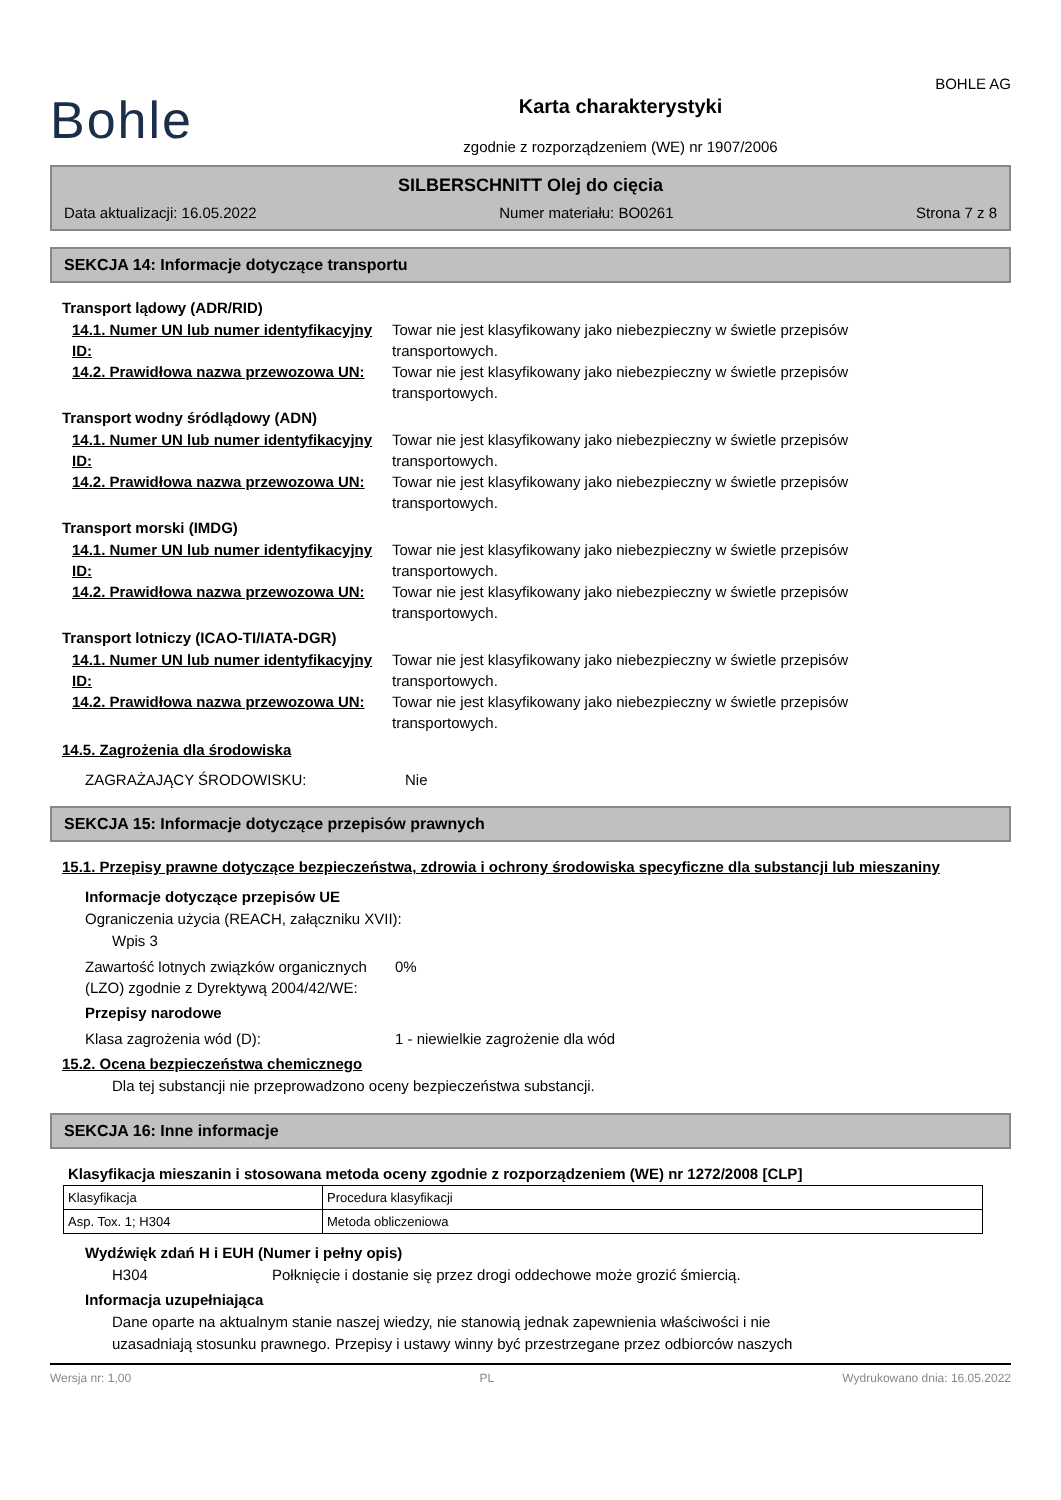Bohle
Karta charakterystyki
zgodnie z rozporządzeniem (WE) nr 1907/2006
BOHLE AG
SILBERSCHNITT Olej do cięcia
Data aktualizacji: 16.05.2022 Numer materiału: BO0261 Strona 7 z 8
SEKCJA 14: Informacje dotyczące transportu
Transport lądowy (ADR/RID)
14.1. Numer UN lub numer identyfikacyjny ID:
Towar nie jest klasyfikowany jako niebezpieczny w świetle przepisów
transportowych.
14.2. Prawidłowa nazwa przewozowa UN:
Towar nie jest klasyfikowany jako niebezpieczny w świetle przepisów
transportowych.
Transport wodny śródlądowy (ADN)
14.1. Numer UN lub numer identyfikacyjny ID:
Towar nie jest klasyfikowany jako niebezpieczny w świetle przepisów
transportowych.
14.2. Prawidłowa nazwa przewozowa UN:
Towar nie jest klasyfikowany jako niebezpieczny w świetle przepisów
transportowych.
Transport morski (IMDG)
14.1. Numer UN lub numer identyfikacyjny ID:
Towar nie jest klasyfikowany jako niebezpieczny w świetle przepisów
transportowych.
14.2. Prawidłowa nazwa przewozowa UN:
Towar nie jest klasyfikowany jako niebezpieczny w świetle przepisów
transportowych.
Transport lotniczy (ICAO-TI/IATA-DGR)
14.1. Numer UN lub numer identyfikacyjny ID:
Towar nie jest klasyfikowany jako niebezpieczny w świetle przepisów
transportowych.
14.2. Prawidłowa nazwa przewozowa UN:
Towar nie jest klasyfikowany jako niebezpieczny w świetle przepisów
transportowych.
14.5. Zagrożenia dla środowiska
ZAGRAŻAJĄCY ŚRODOWISKU: Nie
SEKCJA 15: Informacje dotyczące przepisów prawnych
15.1. Przepisy prawne dotyczące bezpieczeństwa, zdrowia i ochrony środowiska specyficzne dla substancji lub mieszaniny
Informacje dotyczące przepisów UE
Ograniczenia użycia (REACH, załączniku XVII):
Wpis 3
Zawartość lotnych związków organicznych (LZO) zgodnie z Dyrektywą 2004/42/WE:
0%
Przepisy narodowe
Klasa zagrożenia wód (D): 1 - niewielkie zagrożenie dla wód
15.2. Ocena bezpieczeństwa chemicznego
Dla tej substancji nie przeprowadzono oceny bezpieczeństwa substancji.
SEKCJA 16: Inne informacje
Klasyfikacja mieszanin i stosowana metoda oceny zgodnie z rozporządzeniem (WE) nr 1272/2008 [CLP]
| Klasyfikacja | Procedura klasyfikacji |
| Asp. Tox. 1; H304 | Metoda obliczeniowa |
Wydźwięk zdań H i EUH (Numer i pełny opis)
H304 Połknięcie i dostanie się przez drogi oddechowe może grozić śmiercią.
Informacja uzupełniająca
Dane oparte na aktualnym stanie naszej wiedzy, nie stanowią jednak zapewnienia właściwości i nie
uzasadniają stosunku prawnego. Przepisy i ustawy winny być przestrzegane przez odbiorców naszych
Wersja nr: 1,00 PL Wydrukowano dnia: 16.05.2022